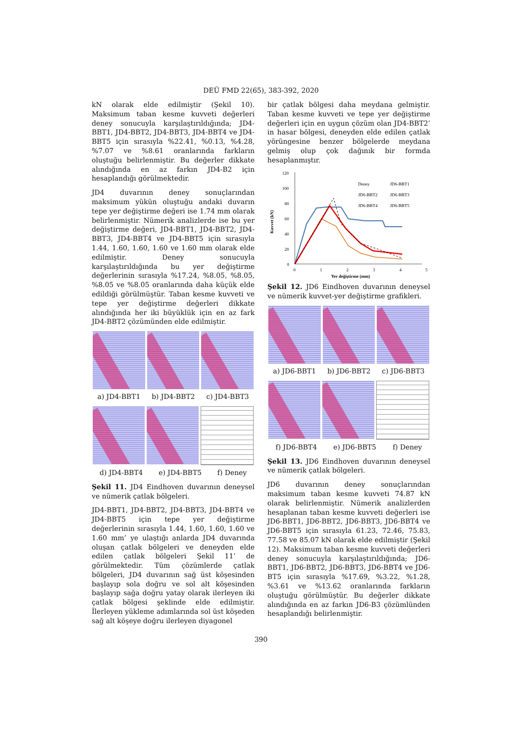DEÜ FMD 22(65), 383-392, 2020
kN olarak elde edilmiştir (Şekil 10). Maksimum taban kesme kuvveti değerleri deney sonucuyla karşılaştırıldığında; JD4-BBT1, JD4-BBT2, JD4-BBT3, JD4-BBT4 ve JD4-BBT5 için sırasıyla %22.41, %0.13, %4.28, %7.07 ve %8.61 oranlarında farkların oluştuğu belirlenmiştir. Bu değerler dikkate alındığında en az farkın JD4-B2 için hesaplandığı görülmektedir.
JD4 duvarının deney sonuçlarından maksimum yükün oluştuğu andaki duvarın tepe yer değiştirme değeri ise 1.74 mm olarak belirlenmiştir. Nümerik analizlerde ise bu yer değiştirme değeri, JD4-BBT1, JD4-BBT2, JD4-BBT3, JD4-BBT4 ve JD4-BBT5 için sırasıyla 1.44, 1.60, 1.60, 1.60 ve 1.60 mm olarak elde edilmiştir. Deney sonucuyla karşılaştırıldığında bu yer değiştirme değerlerinin sırasıyla %17.24, %8.05, %8.05, %8.05 ve %8.05 oranlarında daha küçük elde edildiği görülmüştür. Taban kesme kuvveti ve tepe yer değiştirme değerleri dikkate alındığında her iki büyüklük için en az fark JD4-BBT2 çözümünden elde edilmiştir.
a) JD4-BBT1 b) JD4-BBT2 c) JD4-BBT3
d) JD4-BBT4 e) JD4-BBT5 f) Deney
Şekil 11. JD4 Eindhoven duvarının deneysel ve nümerik çatlak bölgeleri.
JD4-BBT1, JD4-BBT2, JD4-BBT3, JD4-BBT4 ve JD4-BBT5 için tepe yer değiştirme değerlerinin sırasıyla 1.44, 1.60, 1.60, 1.60 ve 1.60 mm’ ye ulaştığı anlarda JD4 duvarında oluşan çatlak bölgeleri ve deneyden elde edilen çatlak bölgeleri Şekil 11’ de görülmektedir. Tüm çözümlerde çatlak bölgeleri, JD4 duvarının sağ üst köşesinden başlayıp sola doğru ve sol alt köşesinden başlayıp sağa doğru yatay olarak ilerleyen iki çatlak bölgesi şeklinde elde edilmiştir. İlerleyen yükleme adımlarında sol üst köşeden sağ alt köşeye doğru ilerleyen diyagonel
bir çatlak bölgesi daha meydana gelmiştir. Taban kesme kuvveti ve tepe yer değiştirme değerleri için en uygun çözüm olan JD4-BBT2’ in hasar bölgesi, deneyden elde edilen çatlak yörüngesine benzer bölgelerde meydana gelmiş olup çok dağınık bir formda hesaplanmıştır.
120
100
80
60
40
20
0
0
1
2
3
4
5
Yer değiştirme (mm)
Kuvvet (kN)
Deney
JD6-BBT1
JD6-BBT2
JD6-BBT3
JD6-BBT4
JD6-BBT5
Şekil 12. JD6 Eindhoven duvarının deneysel ve nümerik kuvvet-yer değiştirme grafikleri.
a) JD6-BBT1 b) JD6-BBT2 c) JD6-BBT3
f) JD6-BBT4 e) JD6-BBT5 f) Deney
Şekil 13. JD6 Eindhoven duvarının deneysel ve nümerik çatlak bölgeleri.
JD6 duvarının deney sonuçlarından maksimum taban kesme kuvveti 74.87 kN olarak belirlenmiştir. Nümerik analizlerden hesaplanan taban kesme kuvveti değerleri ise JD6-BBT1, JD6-BBT2, JD6-BBT3, JD6-BBT4 ve JD6-BBT5 için sırasıyla 61.23, 72.46, 75.83, 77.58 ve 85.07 kN olarak elde edilmiştir (Şekil 12). Maksimum taban kesme kuvveti değerleri deney sonucuyla karşılaştırıldığında; JD6-BBT1, JD6-BBT2, JD6-BBT3, JD6-BBT4 ve JD6-BT5 için sırasıyla %17.69, %3.22, %1.28, %3.61 ve %13.62 oranlarında farkların oluştuğu görülmüştür. Bu değerler dikkate alındığında en az farkın JD6-B3 çözümlünden hesaplandığı belirlenmiştir.
390